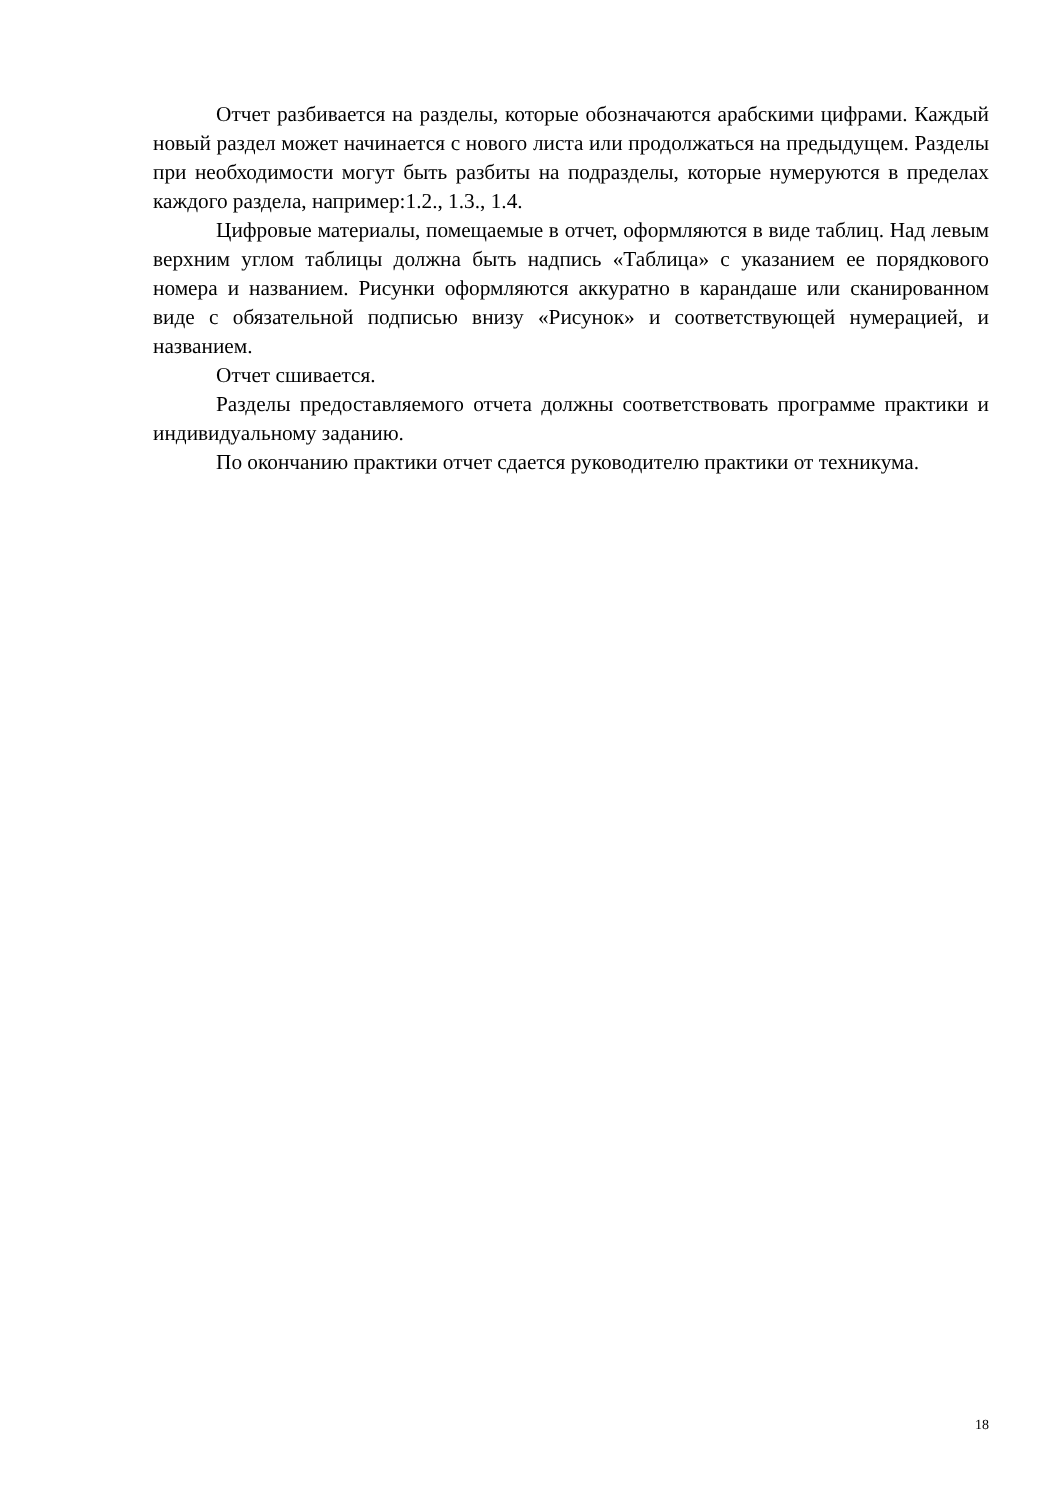Отчет разбивается на разделы, которые обозначаются арабскими цифрами. Каждый новый раздел может начинается с нового листа или продолжаться на предыдущем. Разделы при необходимости могут быть разбиты на подразделы, которые нумеруются в пределах каждого раздела, например:1.2., 1.3., 1.4.
Цифровые материалы, помещаемые в отчет, оформляются в виде таблиц. Над левым верхним углом таблицы должна быть надпись «Таблица» с указанием ее порядкового номера и названием. Рисунки оформляются аккуратно в карандаше или сканированном виде с обязательной подписью внизу «Рисунок» и соответствующей нумерацией, и названием.
Отчет сшивается.
Разделы предоставляемого отчета должны соответствовать программе практики и индивидуальному заданию.
По окончанию практики отчет сдается руководителю практики от техникума.
18